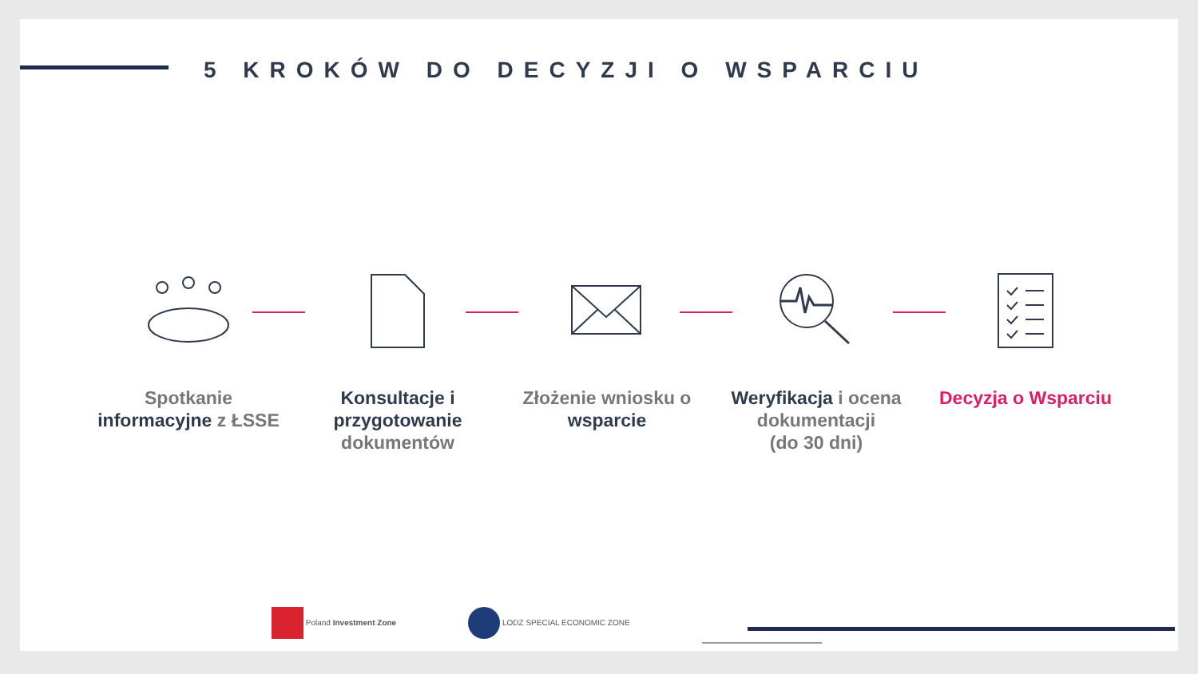5 KROKÓW DO DECYZJI O WSPARCIU
Spotkanie
informacyjne z ŁSSE
Konsultacje i przygotowanie
dokumentów
Złożenie wniosku o
wsparcie
Weryfikacja i ocena dokumentacji
(do 30 dni)
Decyzja o Wsparciu
Poland Investment Zone LODZ SPECIAL ECONOMIC ZONE